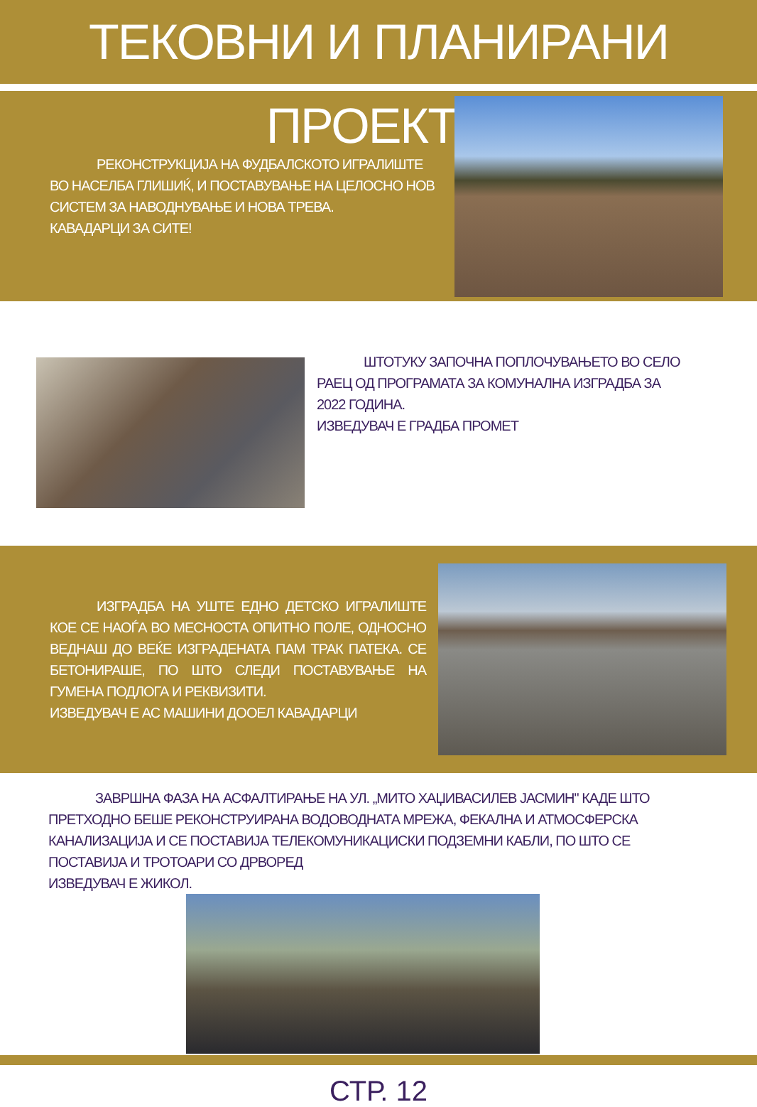ТЕКОВНИ И ПЛАНИРАНИ ПРОЕКТИ
    РЕКОНСТРУКЦИЈА НА ФУДБАЛСКОТО ИГРАЛИШТЕ ВО НАСЕЛБА ГЛИШИЌ, И ПОСТАВУВАЊЕ НА ЦЕЛОСНО НОВ СИСТЕМ ЗА НАВОДНУВАЊЕ И НОВА ТРЕВА.
КАВАДАРЦИ ЗА СИТЕ!
    ШТОТУКУ ЗАПОЧНА ПОПЛОЧУВАЊЕТО ВО СЕЛО РАЕЦ ОД ПРОГРАМАТА ЗА КОМУНАЛНА ИЗГРАДБА ЗА 2022 ГОДИНА.
ИЗВЕДУВАЧ Е ГРАДБА ПРОМЕТ
    ИЗГРАДБА НА УШТЕ ЕДНО ДЕТСКО ИГРАЛИШТЕ КОЕ СЕ НАОЃА ВО МЕСНОСТА ОПИТНО ПОЛЕ, ОДНОСНО ВЕДНАШ ДО ВЕЌЕ ИЗГРАДЕНАТА ПАМ ТРАК ПАТЕКА. СЕ БЕТОНИРАШЕ, ПО ШТО СЛЕДИ ПОСТАВУВАЊЕ НА ГУМЕНА ПОДЛОГА И РЕКВИЗИТИ.
ИЗВЕДУВАЧ Е АС МАШИНИ ДООЕЛ КАВАДАРЦИ
    ЗАВРШНА ФАЗА НА АСФАЛТИРАЊЕ НА УЛ. „МИТО ХАЏИВАСИЛЕВ ЈАСМИН" КАДЕ ШТО ПРЕТХОДНО БЕШЕ РЕКОНСТРУИРАНА ВОДОВОДНАТА МРЕЖА, ФЕКАЛНА И АТМОСФЕРСКА КАНАЛИЗАЦИЈА И СЕ ПОСТАВИЈА ТЕЛЕКОМУНИКАЦИСКИ ПОДЗЕМНИ КАБЛИ, ПО ШТО СЕ ПОСТАВИЈА И ТРОТОАРИ СО ДРВОРЕД
ИЗВЕДУВАЧ Е ЖИКОЛ.
СТР. 12